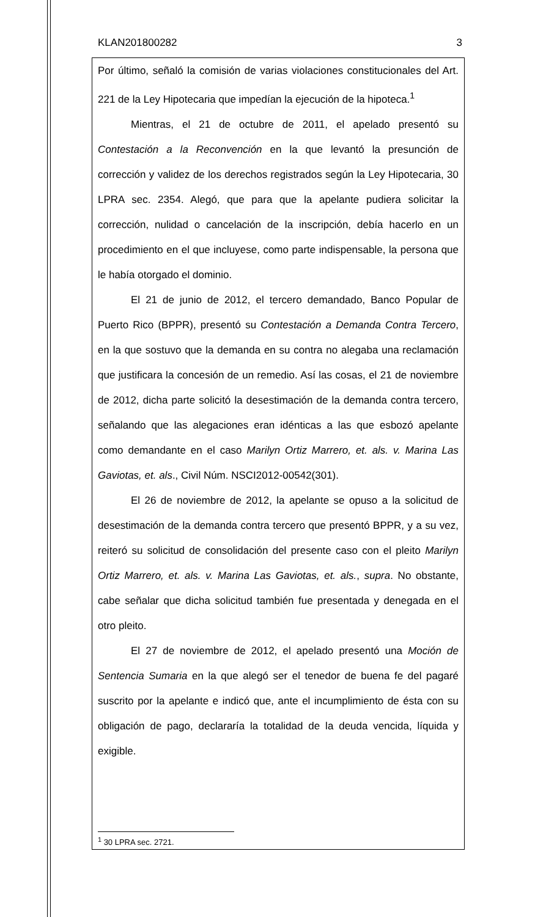KLAN201800282 3
Por último, señaló la comisión de varias violaciones constitucionales del Art. 221 de la Ley Hipotecaria que impedían la ejecución de la hipoteca.<sup>1</sup>
Mientras, el 21 de octubre de 2011, el apelado presentó su Contestación a la Reconvención en la que levantó la presunción de corrección y validez de los derechos registrados según la Ley Hipotecaria, 30 LPRA sec. 2354. Alegó, que para que la apelante pudiera solicitar la corrección, nulidad o cancelación de la inscripción, debía hacerlo en un procedimiento en el que incluyese, como parte indispensable, la persona que le había otorgado el dominio.
El 21 de junio de 2012, el tercero demandado, Banco Popular de Puerto Rico (BPPR), presentó su Contestación a Demanda Contra Tercero, en la que sostuvo que la demanda en su contra no alegaba una reclamación que justificara la concesión de un remedio. Así las cosas, el 21 de noviembre de 2012, dicha parte solicitó la desestimación de la demanda contra tercero, señalando que las alegaciones eran idénticas a las que esbozó apelante como demandante en el caso Marilyn Ortiz Marrero, et. als. v. Marina Las Gaviotas, et. als., Civil Núm. NSCI2012-00542(301).
El 26 de noviembre de 2012, la apelante se opuso a la solicitud de desestimación de la demanda contra tercero que presentó BPPR, y a su vez, reiteró su solicitud de consolidación del presente caso con el pleito Marilyn Ortiz Marrero, et. als. v. Marina Las Gaviotas, et. als., supra. No obstante, cabe señalar que dicha solicitud también fue presentada y denegada en el otro pleito.
El 27 de noviembre de 2012, el apelado presentó una Moción de Sentencia Sumaria en la que alegó ser el tenedor de buena fe del pagaré suscrito por la apelante e indicó que, ante el incumplimiento de ésta con su obligación de pago, declararía la totalidad de la deuda vencida, líquida y exigible.
<sup>1</sup> 30 LPRA sec. 2721.